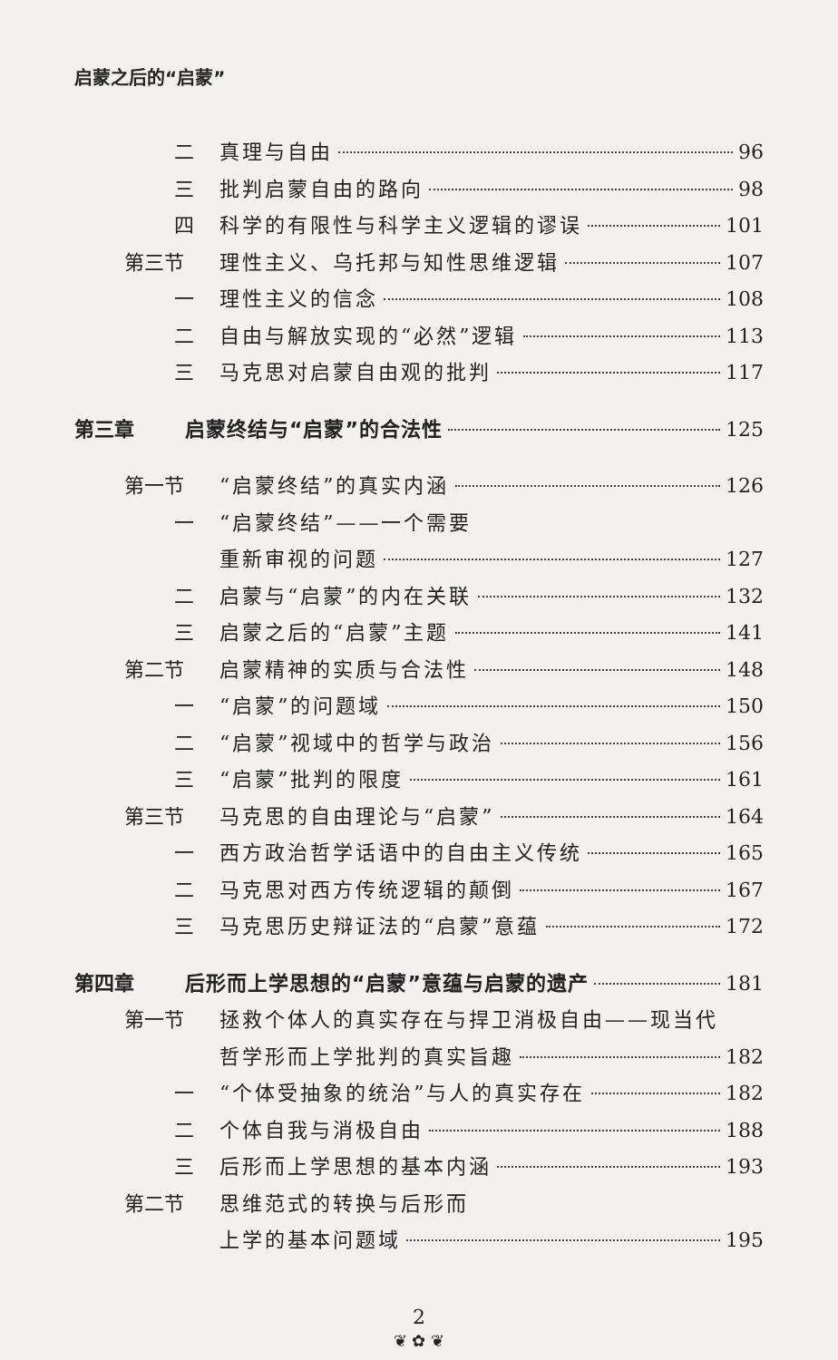启蒙之后的“启蒙”
二 真理与自由 96
三 批判启蒙自由的路向 98
四 科学的有限性与科学主义逻辑的谬误 101
第三节 理性主义、乌托邦与知性思维逻辑 107
一 理性主义的信念 108
二 自由与解放实现的“必然”逻辑 113
三 马克思对启蒙自由观的批判 117
第三章 启蒙终结与“启蒙”的合法性 125
第一节 “启蒙终结”的真实内涵 126
一 “启蒙终结”——一个需要
重新审视的问题 127
二 启蒙与“启蒙”的内在关联 132
三 启蒙之后的“启蒙”主题 141
第二节 启蒙精神的实质与合法性 148
一 “启蒙”的问题域 150
二 “启蒙”视域中的哲学与政治 156
三 “启蒙”批判的限度 161
第三节 马克思的自由理论与“启蒙” 164
一 西方政治哲学话语中的自由主义传统 165
二 马克思对西方传统逻辑的颠倒 167
三 马克思历史辩证法的“启蒙”意蕴 172
第四章 后形而上学思想的“启蒙”意蕴与启蒙的遗产 181
第一节 拯救个体人的真实存在与捍卫消极自由——现当代
哲学形而上学批判的真实旨趣 182
一 “个体受抽象的统治”与人的真实存在 182
二 个体自我与消极自由 188
三 后形而上学思想的基本内涵 193
第二节 思维范式的转换与后形而
上学的基本问题域 195
2
❦ ✿ ❦